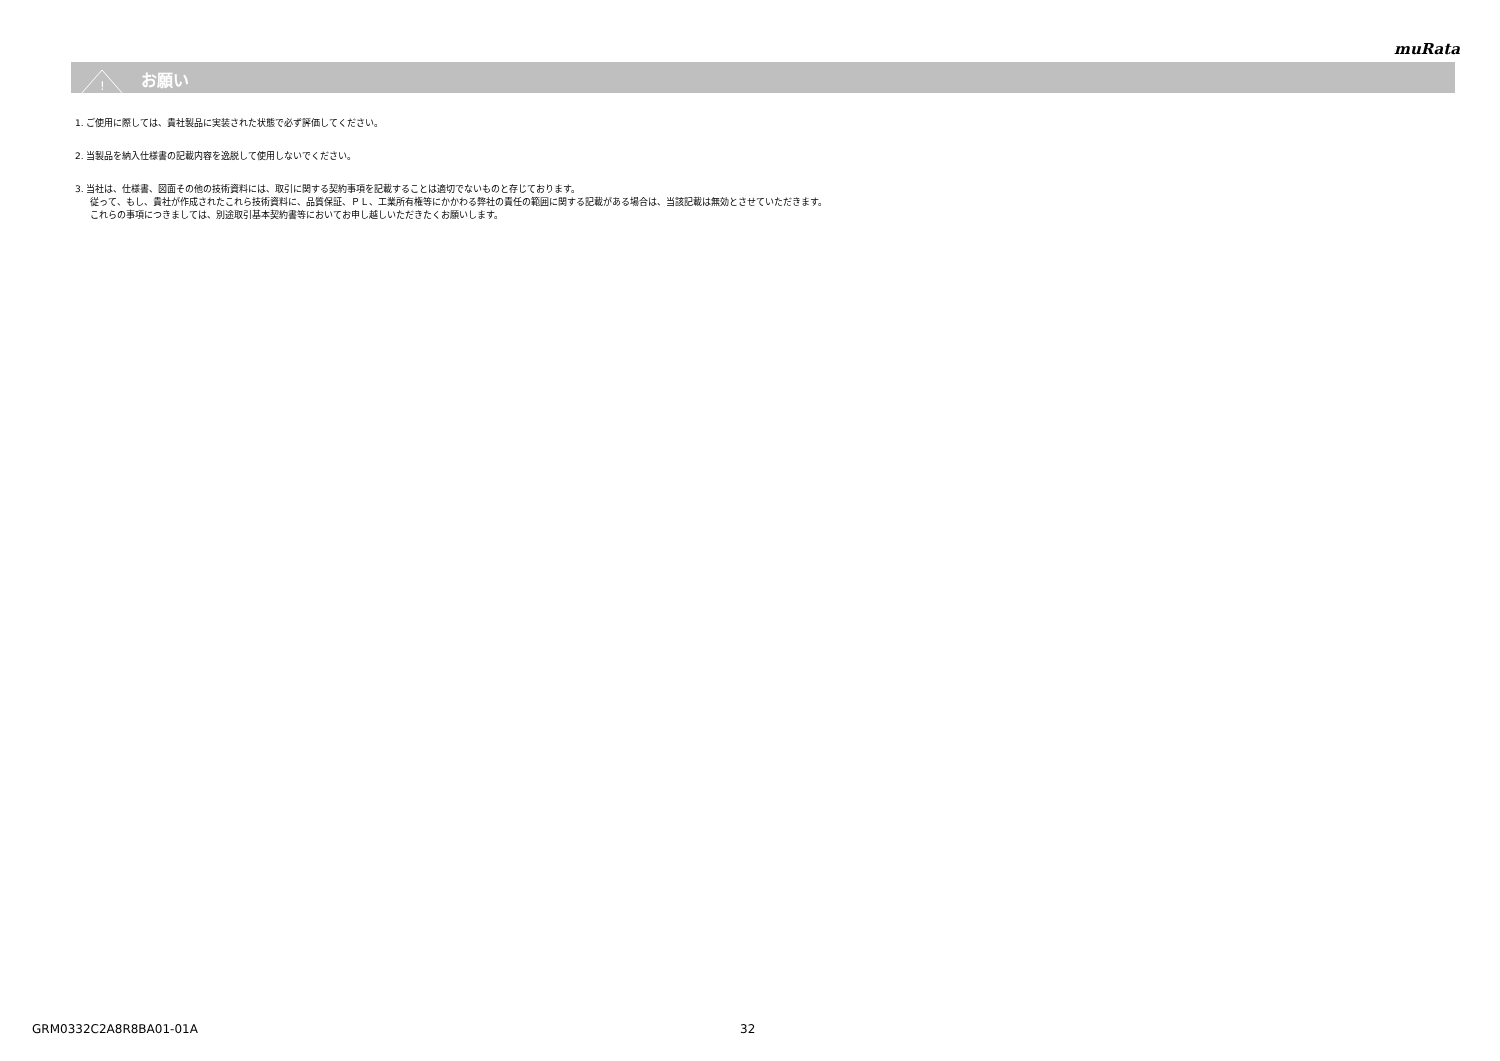muRata
!
お願い
1. ご使用に際しては、貴社製品に実装された状態で必ず評価してください。
2. 当製品を納入仕様書の記載内容を逸脱して使用しないでください。
3. 当社は、仕様書、図面その他の技術資料には、取引に関する契約事項を記載することは適切でないものと存じております。
従って、もし、貴社が作成されたこれら技術資料に、品質保証、ＰＬ、工業所有権等にかかわる弊社の責任の範囲に関する記載がある場合は、当該記載は無効とさせていただきます。
これらの事項につきましては、別途取引基本契約書等においてお申し越しいただきたくお願いします。
GRM0332C2A8R8BA01-01A 32